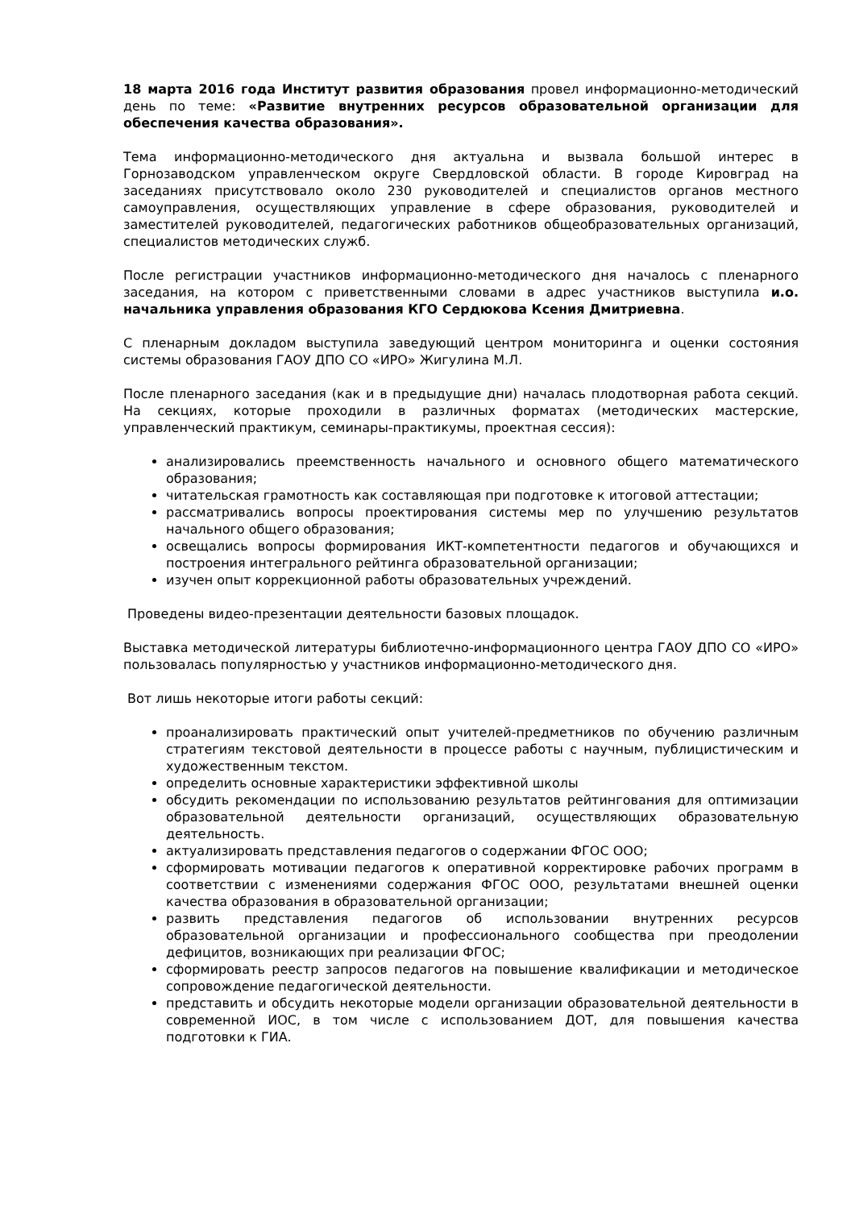18 марта 2016 года Институт развития образования провел информационно-методический день по теме: «Развитие внутренних ресурсов образовательной организации для обеспечения качества образования».
Тема информационно-методического дня актуальна и вызвала большой интерес в Горнозаводском управленческом округе Свердловской области. В городе Кировград на заседаниях присутствовало около 230 руководителей и специалистов органов местного самоуправления, осуществляющих управление в сфере образования, руководителей и заместителей руководителей, педагогических работников общеобразовательных организаций, специалистов методических служб.
После регистрации участников информационно-методического дня началось с пленарного заседания, на котором с приветственными словами в адрес участников выступила и.о. начальника управления образования КГО Сердюкова Ксения Дмитриевна.
С пленарным докладом выступила заведующий центром мониторинга и оценки состояния системы образования ГАОУ ДПО СО «ИРО» Жигулина М.Л.
После пленарного заседания (как и в предыдущие дни) началась плодотворная работа секций. На секциях, которые проходили в различных форматах (методических мастерские, управленческий практикум, семинары-практикумы, проектная сессия):
анализировались преемственность начального и основного общего математического образования;
читательская грамотность как составляющая при подготовке к итоговой аттестации;
рассматривались вопросы проектирования системы мер по улучшению результатов начального общего образования;
освещались вопросы формирования ИКТ-компетентности педагогов и обучающихся и построения интегрального рейтинга образовательной организации;
изучен опыт коррекционной работы образовательных учреждений.
Проведены видео-презентации деятельности базовых площадок.
Выставка методической литературы библиотечно-информационного центра ГАОУ ДПО СО «ИРО» пользовалась популярностью у участников информационно-методического дня.
Вот лишь некоторые итоги работы секций:
проанализировать практический опыт учителей-предметников по обучению различным стратегиям текстовой деятельности в процессе работы с научным, публицистическим и художественным текстом.
определить основные характеристики эффективной школы
обсудить рекомендации по использованию результатов рейтингования для оптимизации образовательной деятельности организаций, осуществляющих образовательную деятельность.
актуализировать представления педагогов о содержании ФГОС ООО;
сформировать мотивации педагогов к оперативной корректировке рабочих программ в соответствии с изменениями содержания ФГОС ООО, результатами внешней оценки качества образования в образовательной организации;
развить представления педагогов об использовании внутренних ресурсов образовательной организации и профессионального сообщества при преодолении дефицитов, возникающих при реализации ФГОС;
сформировать реестр запросов педагогов на повышение квалификации и методическое сопровождение педагогической деятельности.
представить и обсудить некоторые модели организации образовательной деятельности в современной ИОС, в том числе с использованием ДОТ, для повышения качества подготовки к ГИА.